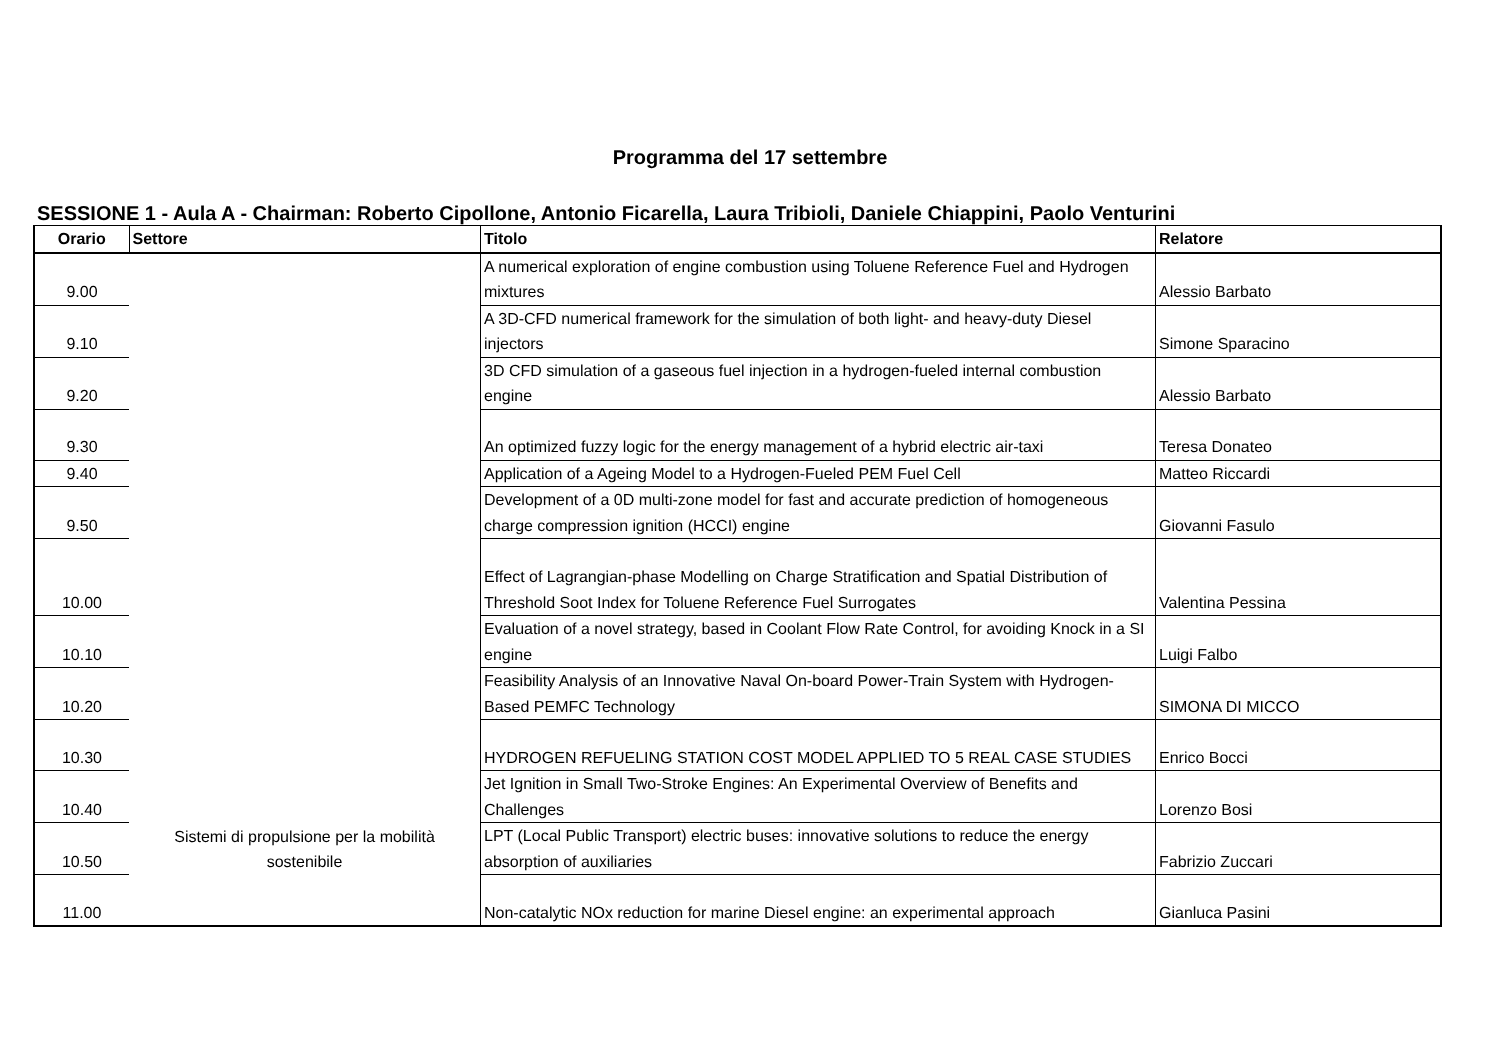Programma del 17 settembre
SESSIONE 1 - Aula A - Chairman: Roberto Cipollone, Antonio Ficarella, Laura Tribioli, Daniele Chiappini, Paolo Venturini
| Orario | Settore | Titolo | Relatore |
| --- | --- | --- | --- |
| 9.00 | Sistemi di propulsione per la mobilità sostenibile | A numerical exploration of engine combustion using Toluene Reference Fuel and Hydrogen mixtures | Alessio Barbato |
| 9.10 | | A 3D-CFD numerical framework for the simulation of both light- and heavy-duty Diesel injectors | Simone Sparacino |
| 9.20 | | 3D CFD simulation of a gaseous fuel injection in a hydrogen-fueled internal combustion engine | Alessio Barbato |
| 9.30 | | An optimized fuzzy logic for the energy management of a hybrid electric air-taxi | Teresa Donateo |
| 9.40 | | Application of a Ageing Model to a Hydrogen-Fueled PEM Fuel Cell | Matteo Riccardi |
| 9.50 | | Development of a 0D multi-zone model for fast and accurate prediction of homogeneous charge compression ignition (HCCI) engine | Giovanni Fasulo |
| 10.00 | | Effect of Lagrangian-phase Modelling on Charge Stratification and Spatial Distribution of Threshold Soot Index for Toluene Reference Fuel Surrogates | Valentina Pessina |
| 10.10 | | Evaluation of a novel strategy, based in Coolant Flow Rate Control, for avoiding Knock in a SI engine | Luigi Falbo |
| 10.20 | | Feasibility Analysis of an Innovative Naval On-board Power-Train System with Hydrogen-Based PEMFC Technology | SIMONA DI MICCO |
| 10.30 | | HYDROGEN REFUELING STATION COST MODEL APPLIED TO 5 REAL CASE STUDIES | Enrico Bocci |
| 10.40 | | Jet Ignition in Small Two-Stroke Engines: An Experimental Overview of Benefits and Challenges | Lorenzo Bosi |
| 10.50 | | LPT (Local Public Transport) electric buses: innovative solutions to reduce the energy absorption of auxiliaries | Fabrizio Zuccari |
| 11.00 | | Non-catalytic NOx reduction for marine Diesel engine: an experimental approach | Gianluca Pasini |